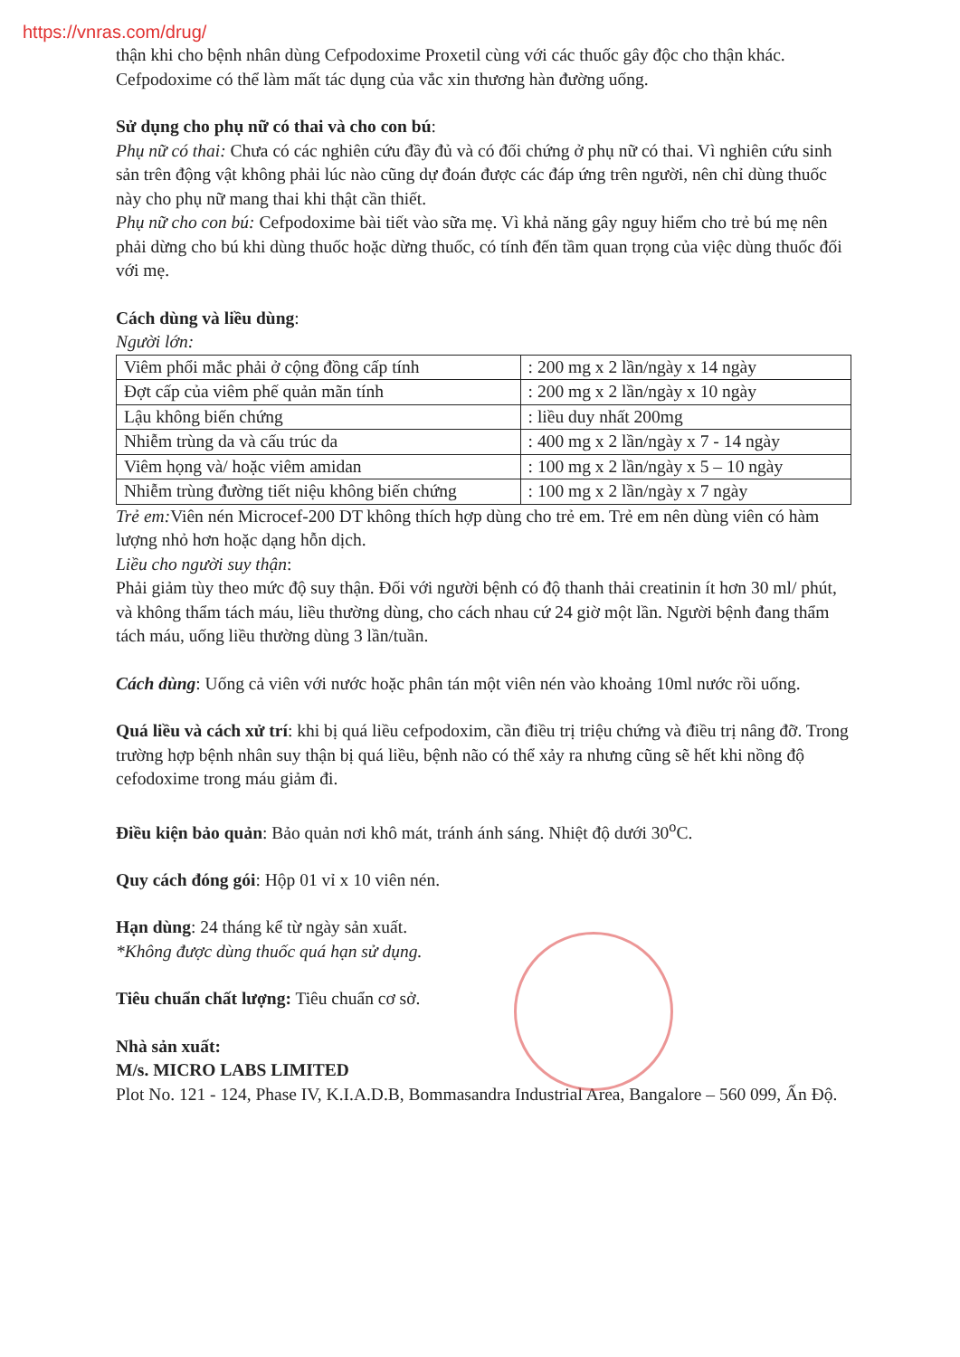https://vnras.com/drug/
thận khi cho bệnh nhân dùng Cefpodoxime Proxetil cùng với các thuốc gây độc cho thận khác.
Cefpodoxime có thể làm mất tác dụng của vắc xin thương hàn đường uống.
Sử dụng cho phụ nữ có thai và cho con bú:
Phụ nữ có thai: Chưa có các nghiên cứu đầy đủ và có đối chứng ở phụ nữ có thai. Vì nghiên cứu sinh sản trên động vật không phải lúc nào cũng dự đoán được các đáp ứng trên người, nên chỉ dùng thuốc này cho phụ nữ mang thai khi thật cần thiết.
Phụ nữ cho con bú: Cefpodoxime bài tiết vào sữa mẹ. Vì khả năng gây nguy hiểm cho trẻ bú mẹ nên phải dừng cho bú khi dùng thuốc hoặc dừng thuốc, có tính đến tầm quan trọng của việc dùng thuốc đối với mẹ.
Cách dùng và liều dùng:
Người lớn:
| Viêm phổi mắc phải ở cộng đồng cấp tính | : 200 mg x 2 lần/ngày x 14 ngày |
| Đợt cấp của viêm phế quản mãn tính | : 200 mg x 2 lần/ngày x 10 ngày |
| Lậu không biến chứng | : liều duy nhất 200mg |
| Nhiễm trùng da và cấu trúc da | : 400 mg x 2 lần/ngày x 7 - 14 ngày |
| Viêm họng và/ hoặc viêm amidan | : 100 mg x 2 lần/ngày x 5 – 10 ngày |
| Nhiễm trùng đường tiết niệu không biến chứng | : 100 mg x 2 lần/ngày x 7 ngày |
Trẻ em: Viên nén Microcef-200 DT không thích hợp dùng cho trẻ em. Trẻ em nên dùng viên có hàm lượng nhỏ hơn hoặc dạng hỗn dịch.
Liều cho người suy thận:
Phải giảm tùy theo mức độ suy thận. Đối với người bệnh có độ thanh thải creatinin ít hơn 30 ml/ phút, và không thẩm tách máu, liều thường dùng, cho cách nhau cứ 24 giờ một lần. Người bệnh đang thẩm tách máu, uống liều thường dùng 3 lần/tuần.
Cách dùng: Uống cả viên với nước hoặc phân tán một viên nén vào khoảng 10ml nước rồi uống.
Quá liều và cách xử trí: khi bị quá liều cefpodoxim, cần điều trị triệu chứng và điều trị nâng đỡ. Trong trường hợp bệnh nhân suy thận bị quá liều, bệnh não có thể xảy ra nhưng cũng sẽ hết khi nồng độ cefodoxime trong máu giảm đi.
Điều kiện bảo quản: Bảo quản nơi khô mát, tránh ánh sáng. Nhiệt độ dưới 30<sup>o</sup>C.
Quy cách đóng gói: Hộp 01 vỉ x 10 viên nén.
Hạn dùng: 24 tháng kể từ ngày sản xuất.
*Không được dùng thuốc quá hạn sử dụng.
Tiêu chuẩn chất lượng: Tiêu chuẩn cơ sở.
Nhà sản xuất:
M/s. MICRO LABS LIMITED
Plot No. 121 - 124, Phase IV, K.I.A.D.B, Bommasandra Industrial Area, Bangalore – 560 099, Ấn Độ.